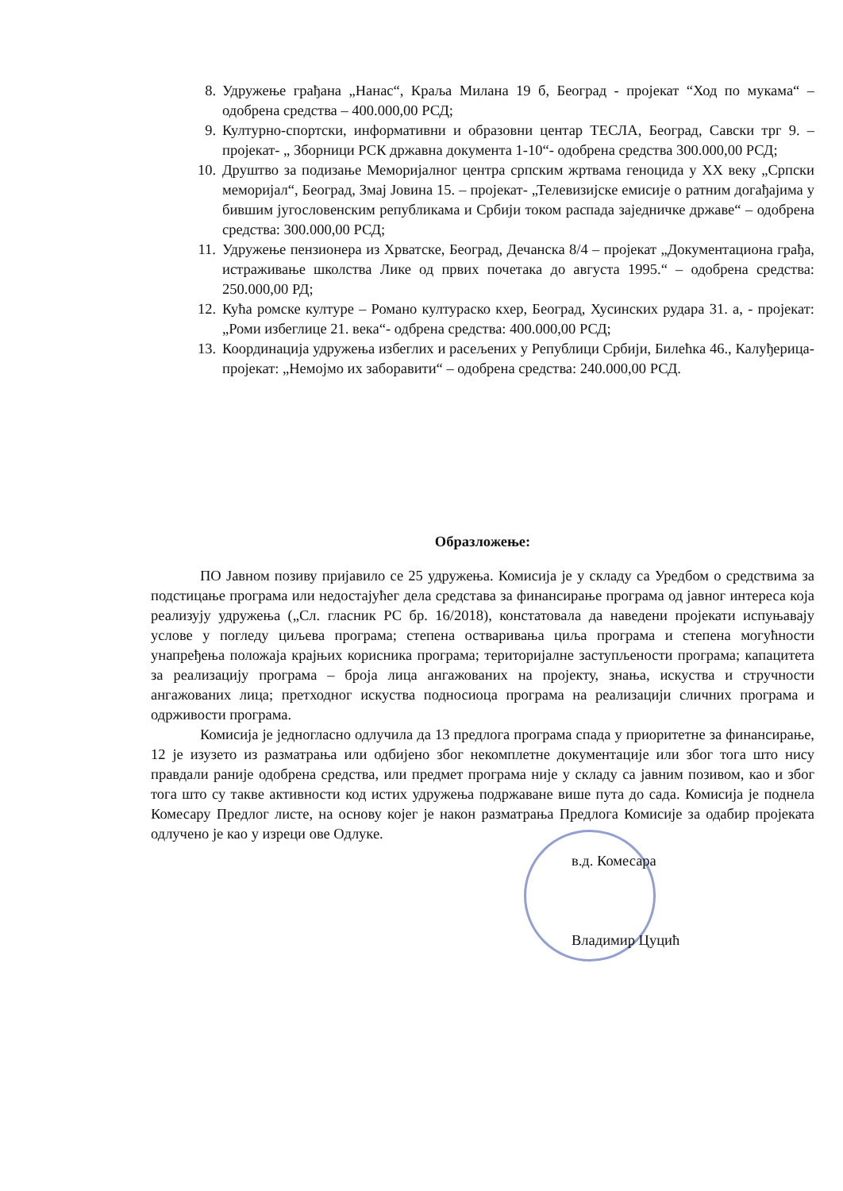8. Удружење грађана „Нанас“, Краља Милана 19 б, Београд - пројекат “Ход по мукама“ – одобрена средства – 400.000,00 РСД;
9. Културно-спортски, информативни и образовни центар ТЕСЛА, Београд, Савски трг 9. – пројекат- „ Зборници РСК државна документа 1-10“- одобрена средства 300.000,00 РСД;
10. Друштво за подизање Меморијалног центра српским жртвама геноцида у XX веку „Српски меморијал“, Београд, Змај Јовина 15. – пројекат- „Телевизијске емисије о ратним догађајима у бившим југословенским републикама и Србији током распада заједничке државе“ – одобрена средства: 300.000,00 РСД;
11. Удружење пензионера из Хрватске, Београд, Дечанска 8/4 – пројекат „Документациона грађа, истраживање школства Лике од првих почетака до августа 1995.“ – одобрена средства: 250.000,00 РД;
12. Кућа ромске културе – Романо култураско кхер, Београд, Хусинских рудара 31. а, - пројекат: „Роми избеглице 21. века“- одбрена средства: 400.000,00 РСД;
13. Координација удружења избеглих и расељених у Републици Србији, Билећка 46., Калуђерица- пројекат: „Немојмо их заборавити“ – одобрена средства: 240.000,00 РСД.
Образложење:
ПО Јавном позиву пријавило се 25 удружења. Комисија је у складу са Уредбом о средствима за подстицање програма или недостајућег дела средстава за финансирање програма од јавног интереса која реализују удружења („Сл. гласник РС бр. 16/2018), констатовала да наведени пројекати испуњавају услове у погледу циљева програма; степена остваривања циља програма и степена могућности унапређења положаја крајњих корисника програма; територијалне заступљености програма; капацитета за реализацију програма – броја лица ангажованих на пројекту, знања, искуства и стручности ангажованих лица; претходног искуства подносиоца програма на реализацији сличних програма и одрживости програма.
Комисија је једногласно одлучила да 13 предлога програма спада у приоритетне за финансирање, 12 је изузето из разматрања или одбијено због некомплетне документације или због тога што нису правдали раније одобрена средства, или предмет програма није у складу са јавним позивом, као и због тога што су такве активности код истих удружења подржаване више пута до сада. Комисија је поднела Комесару Предлог листе, на основу којег је након разматрања Предлога Комисије за одабир пројеката одлучено је као у изреци ове Одлуке.
в.д. Комесара
Владимир Цуцић